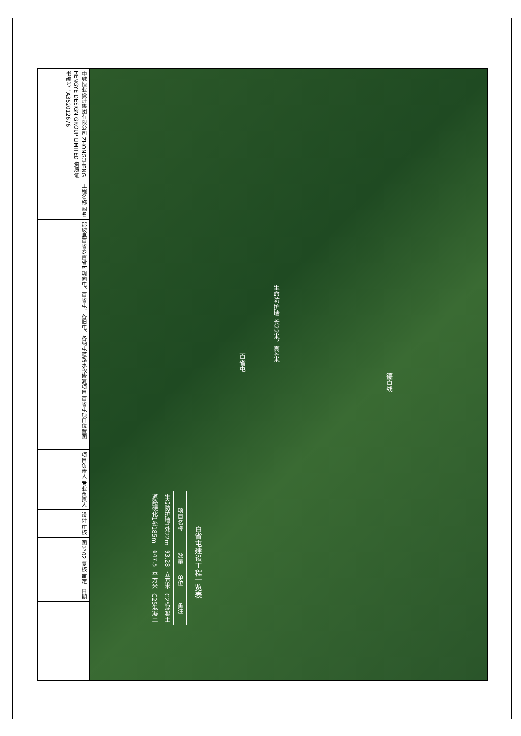中城恒业设计集团有限公司 ZHONGCHENG HENGYE DESIGN GROUP LIMITED 资质证书编号：A352012676
工程名称 图名
那坡县百省乡百省村规向屯、百省屯、各旧屯、各纳屯道路水毁修复项目 百省屯项目位置图
项目负责人 专业负责人
设计 审核
图号 02 复核 审定
日期
生命防护墙 长22米，高4米
百省屯
德百线
百省屯建设工程一览表
| 项目名称 | 数量 | 单位 | 备注 |
| --- | --- | --- | --- |
| 生命防护墙1处22m | 93.28 | 立方米 | C25混凝土 |
| 道路硬化1处185m | 647.5 | 平方米 | C25混凝土 |